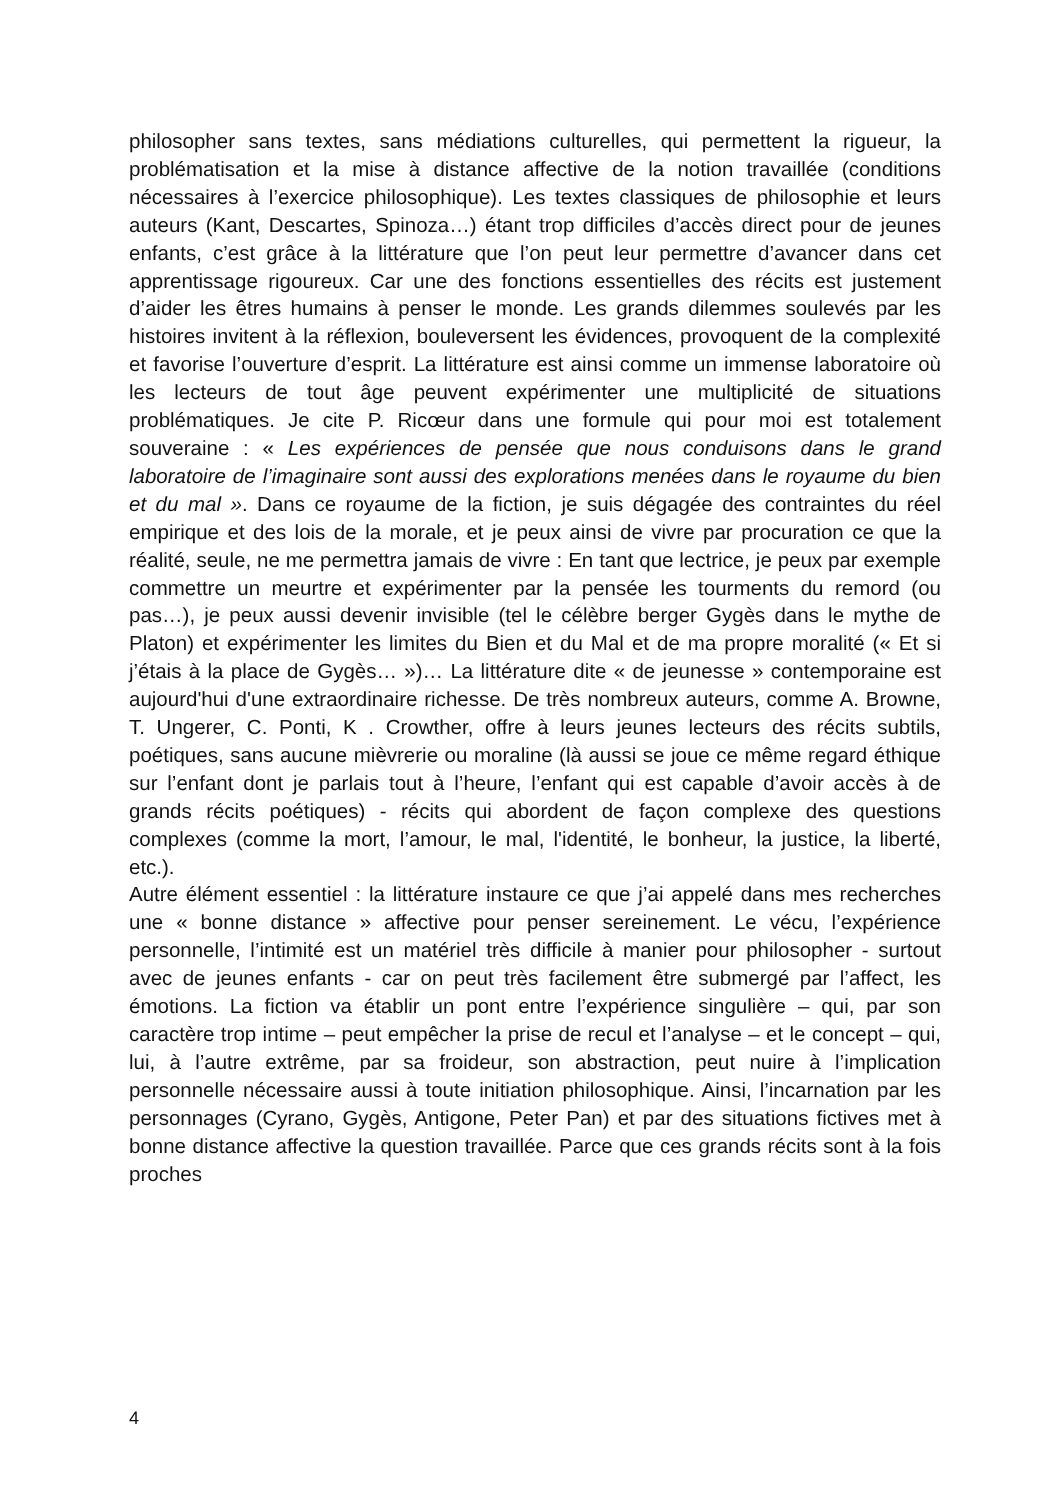philosopher sans textes, sans médiations culturelles, qui permettent la rigueur, la problématisation et la mise à distance affective de la notion travaillée (conditions nécessaires à l’exercice philosophique). Les textes classiques de philosophie et leurs auteurs (Kant, Descartes, Spinoza…) étant trop difficiles d’accès direct pour de jeunes enfants, c’est grâce à la littérature que l’on peut leur permettre d’avancer dans cet apprentissage rigoureux. Car une des fonctions essentielles des récits est justement d’aider les êtres humains à penser le monde. Les grands dilemmes soulevés par les histoires invitent à la réflexion, bouleversent les évidences, provoquent de la complexité et favorise l’ouverture d’esprit. La littérature est ainsi comme un immense laboratoire où les lecteurs de tout âge peuvent expérimenter une multiplicité de situations problématiques. Je cite P. Ricœur dans une formule qui pour moi est totalement souveraine : « Les expériences de pensée que nous conduisons dans le grand laboratoire de l’imaginaire sont aussi des explorations menées dans le royaume du bien et du mal ». Dans ce royaume de la fiction, je suis dégagée des contraintes du réel empirique et des lois de la morale, et je peux ainsi de vivre par procuration ce que la réalité, seule, ne me permettra jamais de vivre : En tant que lectrice, je peux par exemple commettre un meurtre et expérimenter par la pensée les tourments du remord (ou pas…), je peux aussi devenir invisible (tel le célèbre berger Gygès dans le mythe de Platon) et expérimenter les limites du Bien et du Mal et de ma propre moralité (« Et si j’étais à la place de Gygès… »)… La littérature dite « de jeunesse » contemporaine est aujourd'hui d'une extraordinaire richesse. De très nombreux auteurs, comme A. Browne, T. Ungerer, C. Ponti, K . Crowther, offre à leurs jeunes lecteurs des récits subtils, poétiques, sans aucune mièvrerie ou moraline (là aussi se joue ce même regard éthique sur l’enfant dont je parlais tout à l’heure, l’enfant qui est capable d’avoir accès à de grands récits poétiques) - récits qui abordent de façon complexe des questions complexes (comme la mort, l’amour, le mal, l'identité, le bonheur, la justice, la liberté, etc.).
Autre élément essentiel : la littérature instaure ce que j’ai appelé dans mes recherches une « bonne distance » affective pour penser sereinement. Le vécu, l’expérience personnelle, l’intimité est un matériel très difficile à manier pour philosopher - surtout avec de jeunes enfants - car on peut très facilement être submergé par l’affect, les émotions. La fiction va établir un pont entre l’expérience singulière – qui, par son caractère trop intime – peut empêcher la prise de recul et l’analyse – et le concept – qui, lui, à l’autre extrême, par sa froideur, son abstraction, peut nuire à l’implication personnelle nécessaire aussi à toute initiation philosophique. Ainsi, l’incarnation par les personnages (Cyrano, Gygès, Antigone, Peter Pan) et par des situations fictives met à bonne distance affective la question travaillée. Parce que ces grands récits sont à la fois proches
4